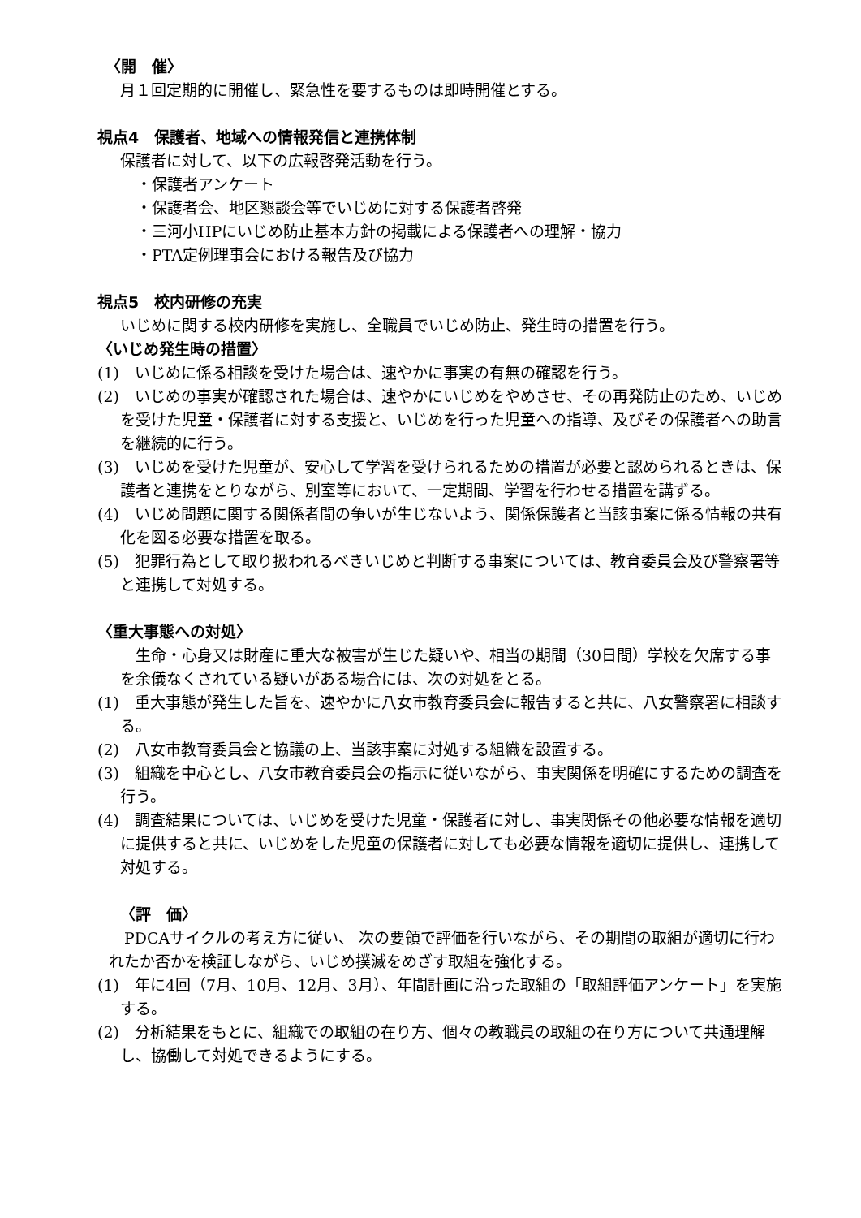〈開　催〉
月１回定期的に開催し、緊急性を要するものは即時開催とする。
視点4　保護者、地域への情報発信と連携体制
保護者に対して、以下の広報啓発活動を行う。
・保護者アンケート
・保護者会、地区懇談会等でいじめに対する保護者啓発
・三河小HPにいじめ防止基本方針の掲載による保護者への理解・協力
・PTA定例理事会における報告及び協力
視点5　校内研修の充実
いじめに関する校内研修を実施し、全職員でいじめ防止、発生時の措置を行う。
〈いじめ発生時の措置〉
(1)　いじめに係る相談を受けた場合は、速やかに事実の有無の確認を行う。
(2)　いじめの事実が確認された場合は、速やかにいじめをやめさせ、その再発防止のため、いじめを受けた児童・保護者に対する支援と、いじめを行った児童への指導、及びその保護者への助言を継続的に行う。
(3)　いじめを受けた児童が、安心して学習を受けられるための措置が必要と認められるときは、保護者と連携をとりながら、別室等において、一定期間、学習を行わせる措置を講ずる。
(4)　いじめ問題に関する関係者間の争いが生じないよう、関係保護者と当該事案に係る情報の共有化を図る必要な措置を取る。
(5)　犯罪行為として取り扱われるべきいじめと判断する事案については、教育委員会及び警察署等と連携して対処する。
〈重大事態への対処〉
　生命・心身又は財産に重大な被害が生じた疑いや、相当の期間（30日間）学校を欠席する事を余儀なくされている疑いがある場合には、次の対処をとる。
(1)　重大事態が発生した旨を、速やかに八女市教育委員会に報告すると共に、八女警察署に相談する。
(2)　八女市教育委員会と協議の上、当該事案に対処する組織を設置する。
(3)　組織を中心とし、八女市教育委員会の指示に従いながら、事実関係を明確にするための調査を行う。
(4)　調査結果については、いじめを受けた児童・保護者に対し、事実関係その他必要な情報を適切に提供すると共に、いじめをした児童の保護者に対しても必要な情報を適切に提供し、連携して対処する。
〈評　価〉
　PDCAサイクルの考え方に従い、 次の要領で評価を行いながら、その期間の取組が適切に行われたか否かを検証しながら、いじめ撲滅をめざす取組を強化する。
(1)　年に4回（7月、10月、12月、3月）、年間計画に沿った取組の「取組評価アンケート」を実施する。
(2)　分析結果をもとに、組織での取組の在り方、個々の教職員の取組の在り方について共通理解し、協働して対処できるようにする。